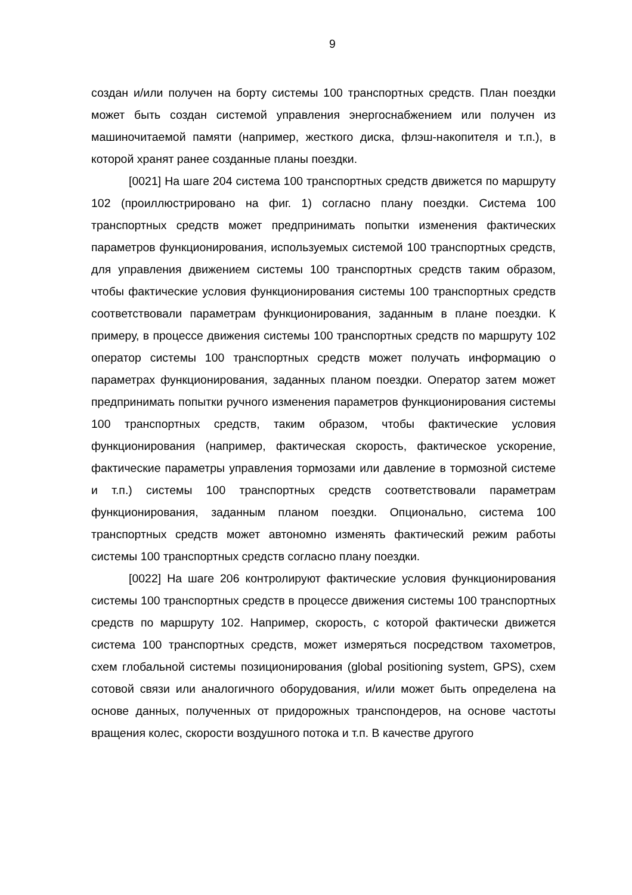9
создан и/или получен на борту системы 100 транспортных средств. План поездки может быть создан системой управления энергоснабжением или получен из машиночитаемой памяти (например, жесткого диска, флэш-накопителя и т.п.), в которой хранят ранее созданные планы поездки.
[0021] На шаге 204 система 100 транспортных средств движется по маршруту 102 (проиллюстрировано на фиг. 1) согласно плану поездки. Система 100 транспортных средств может предпринимать попытки изменения фактических параметров функционирования, используемых системой 100 транспортных средств, для управления движением системы 100 транспортных средств таким образом, чтобы фактические условия функционирования системы 100 транспортных средств соответствовали параметрам функционирования, заданным в плане поездки. К примеру, в процессе движения системы 100 транспортных средств по маршруту 102 оператор системы 100 транспортных средств может получать информацию о параметрах функционирования, заданных планом поездки. Оператор затем может предпринимать попытки ручного изменения параметров функционирования системы 100 транспортных средств, таким образом, чтобы фактические условия функционирования (например, фактическая скорость, фактическое ускорение, фактические параметры управления тормозами или давление в тормозной системе и т.п.) системы 100 транспортных средств соответствовали параметрам функционирования, заданным планом поездки. Опционально, система 100 транспортных средств может автономно изменять фактический режим работы системы 100 транспортных средств согласно плану поездки.
[0022] На шаге 206 контролируют фактические условия функционирования системы 100 транспортных средств в процессе движения системы 100 транспортных средств по маршруту 102. Например, скорость, с которой фактически движется система 100 транспортных средств, может измеряться посредством тахометров, схем глобальной системы позиционирования (global positioning system, GPS), схем сотовой связи или аналогичного оборудования, и/или может быть определена на основе данных, полученных от придорожных транспондеров, на основе частоты вращения колес, скорости воздушного потока и т.п. В качестве другого